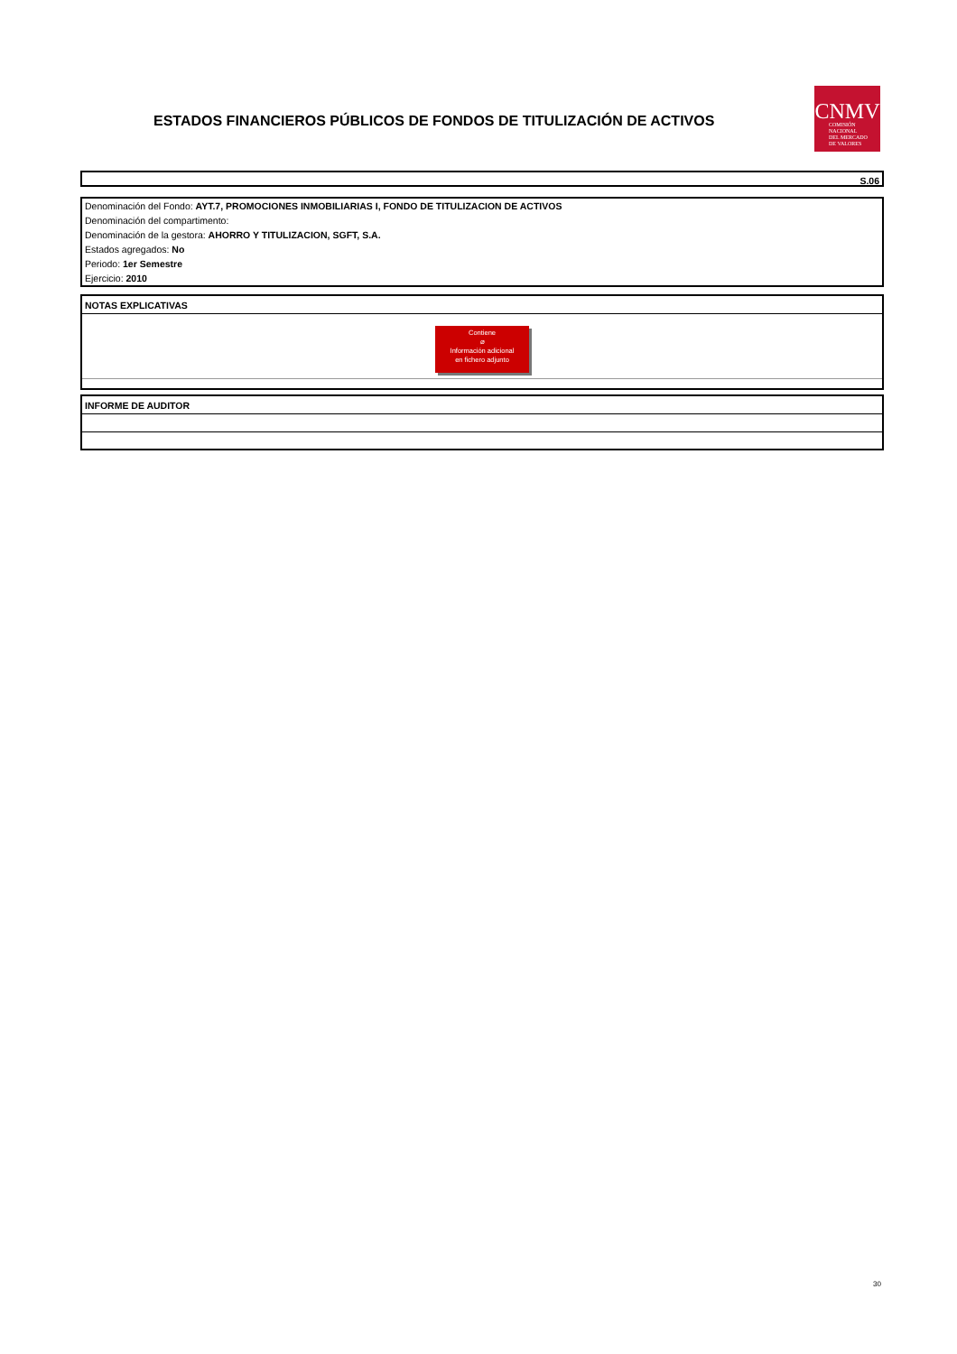ESTADOS FINANCIEROS PÚBLICOS DE FONDOS DE TITULIZACIÓN DE ACTIVOS
CNMV
COMISIÓN
NACIONAL
DEL MERCADO
DE VALORES
S.06
Denominación del Fondo: AYT.7, PROMOCIONES INMOBILIARIAS I, FONDO DE TITULIZACION DE ACTIVOS
Denominación del compartimento:
Denominación de la gestora: AHORRO Y TITULIZACION, SGFT, S.A.
Estados agregados: No
Periodo: 1er Semestre
Ejercicio: 2010
NOTAS EXPLICATIVAS
Contiene
⌀
Información adicional
en fichero adjunto
INFORME DE AUDITOR
30